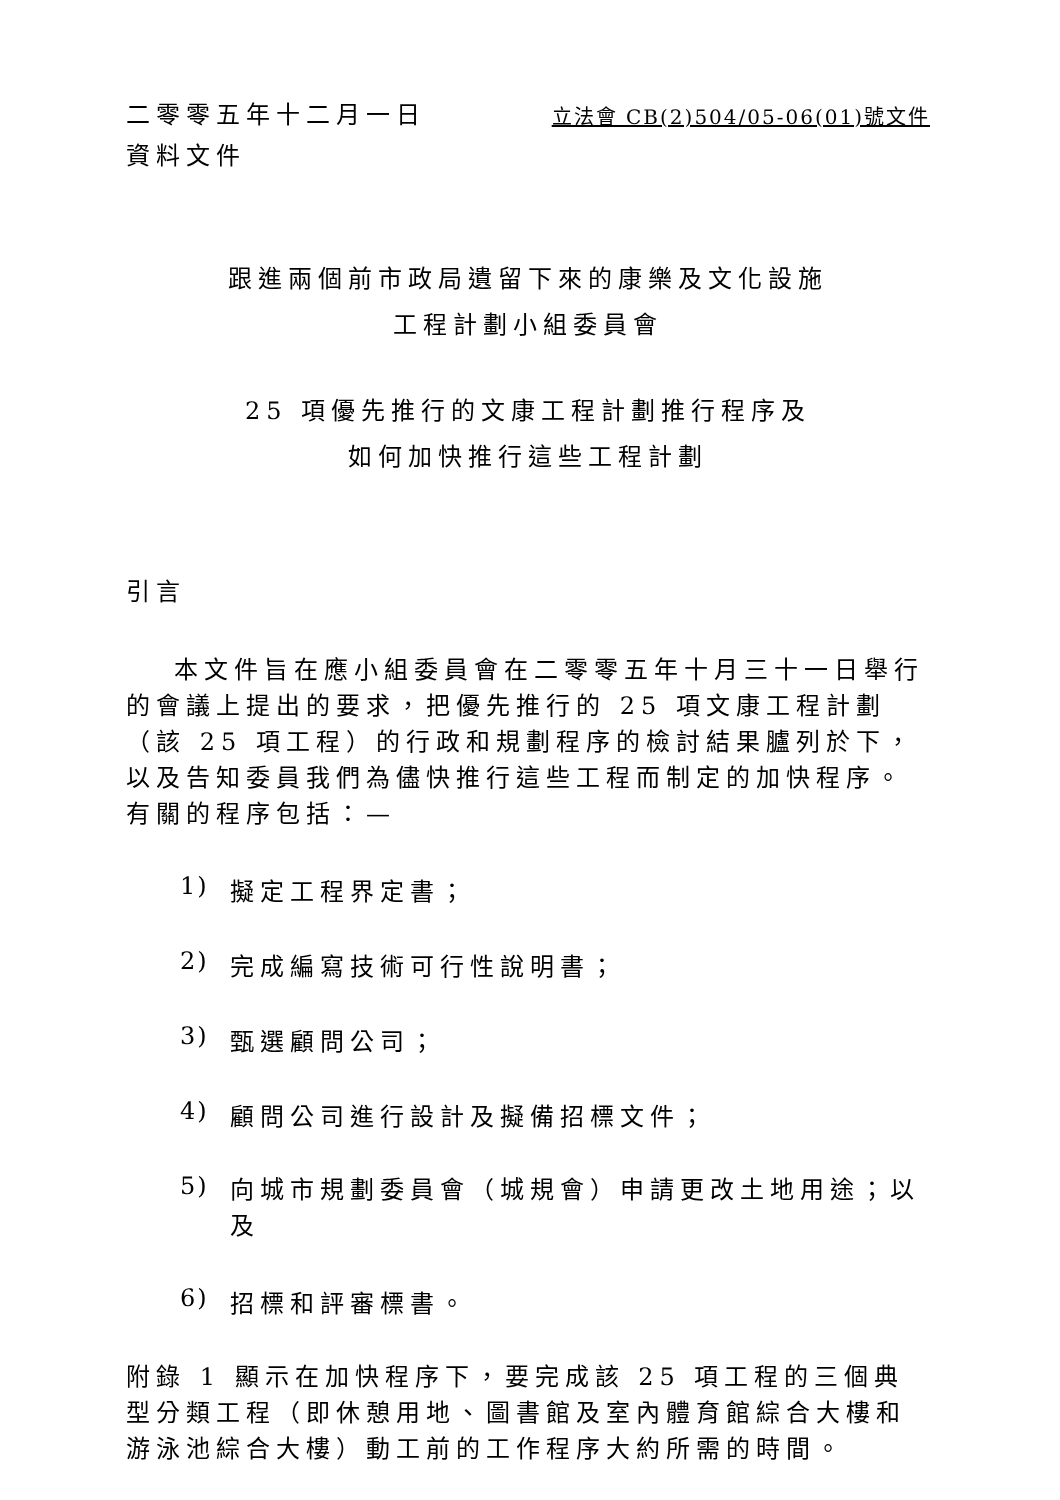二零零五年十二月一日
立法會 CB(2)504/05-06(01)號文件
資料文件
跟進兩個前市政局遺留下來的康樂及文化設施
工程計劃小組委員會
25 項優先推行的文康工程計劃推行程序及
如何加快推行這些工程計劃
引言
本文件旨在應小組委員會在二零零五年十月三十一日舉行的會議上提出的要求，把優先推行的 25 項文康工程計劃（該 25 項工程）的行政和規劃程序的檢討結果臚列於下，以及告知委員我們為儘快推行這些工程而制定的加快程序。有關的程序包括：—
1) 擬定工程界定書；
2) 完成編寫技術可行性說明書；
3) 甄選顧問公司；
4) 顧問公司進行設計及擬備招標文件；
5) 向城市規劃委員會（城規會）申請更改土地用途；以及
6) 招標和評審標書。
附錄 1 顯示在加快程序下，要完成該 25 項工程的三個典型分類工程（即休憩用地、圖書館及室內體育館綜合大樓和游泳池綜合大樓）動工前的工作程序大約所需的時間。